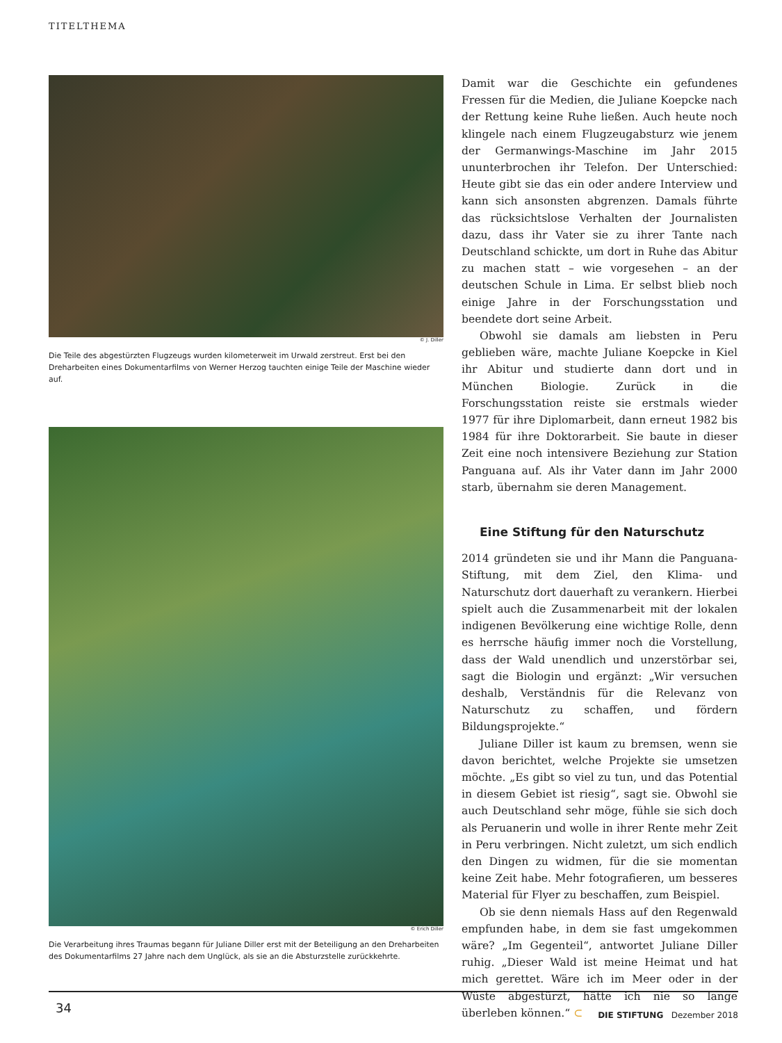TITELTHEMA
© J. Diller
Die Teile des abgestürzten Flugzeugs wurden kilometerweit im Urwald zerstreut. Erst bei den Dreharbeiten eines Dokumentarfilms von Werner Herzog tauchten einige Teile der Maschine wieder auf.
© Erich Diller
Die Verarbeitung ihres Traumas begann für Juliane Diller erst mit der Beteiligung an den Dreharbeiten des Dokumentarfilms 27 Jahre nach dem Unglück, als sie an die Absturzstelle zurückkehrte.
Damit war die Geschichte ein gefundenes Fressen für die Medien, die Juliane Koepcke nach der Rettung keine Ruhe ließen. Auch heute noch klingele nach einem Flugzeugabsturz wie jenem der Germanwings-Maschine im Jahr 2015 ununterbrochen ihr Telefon. Der Unterschied: Heute gibt sie das ein oder andere Interview und kann sich ansonsten abgrenzen. Damals führte das rücksichtslose Verhalten der Journalisten dazu, dass ihr Vater sie zu ihrer Tante nach Deutschland schickte, um dort in Ruhe das Abitur zu machen statt – wie vorgesehen – an der deutschen Schule in Lima. Er selbst blieb noch einige Jahre in der Forschungsstation und beendete dort seine Arbeit.
Obwohl sie damals am liebsten in Peru geblieben wäre, machte Juliane Koepcke in Kiel ihr Abitur und studierte dann dort und in München Biologie. Zurück in die Forschungsstation reiste sie erstmals wieder 1977 für ihre Diplomarbeit, dann erneut 1982 bis 1984 für ihre Doktorarbeit. Sie baute in dieser Zeit eine noch intensivere Beziehung zur Station Panguana auf. Als ihr Vater dann im Jahr 2000 starb, übernahm sie deren Management.
Eine Stiftung für den Naturschutz
2014 gründeten sie und ihr Mann die Panguana-Stiftung, mit dem Ziel, den Klima- und Naturschutz dort dauerhaft zu verankern. Hierbei spielt auch die Zusammenarbeit mit der lokalen indigenen Bevölkerung eine wichtige Rolle, denn es herrsche häufig immer noch die Vorstellung, dass der Wald unendlich und unzerstörbar sei, sagt die Biologin und ergänzt: „Wir versuchen deshalb, Verständnis für die Relevanz von Naturschutz zu schaffen, und fördern Bildungsprojekte.“
Juliane Diller ist kaum zu bremsen, wenn sie davon berichtet, welche Projekte sie umsetzen möchte. „Es gibt so viel zu tun, und das Potential in diesem Gebiet ist riesig“, sagt sie. Obwohl sie auch Deutschland sehr möge, fühle sie sich doch als Peruanerin und wolle in ihrer Rente mehr Zeit in Peru verbringen. Nicht zuletzt, um sich endlich den Dingen zu widmen, für die sie momentan keine Zeit habe. Mehr fotografieren, um besseres Material für Flyer zu beschaffen, zum Beispiel.
Ob sie denn niemals Hass auf den Regenwald empfunden habe, in dem sie fast umgekommen wäre? „Im Gegenteil“, antwortet Juliane Diller ruhig. „Dieser Wald ist meine Heimat und hat mich gerettet. Wäre ich im Meer oder in der Wüste abgestürzt, hätte ich nie so lange überleben können.“ ⊂
34 DIE STIFTUNG Dezember 2018